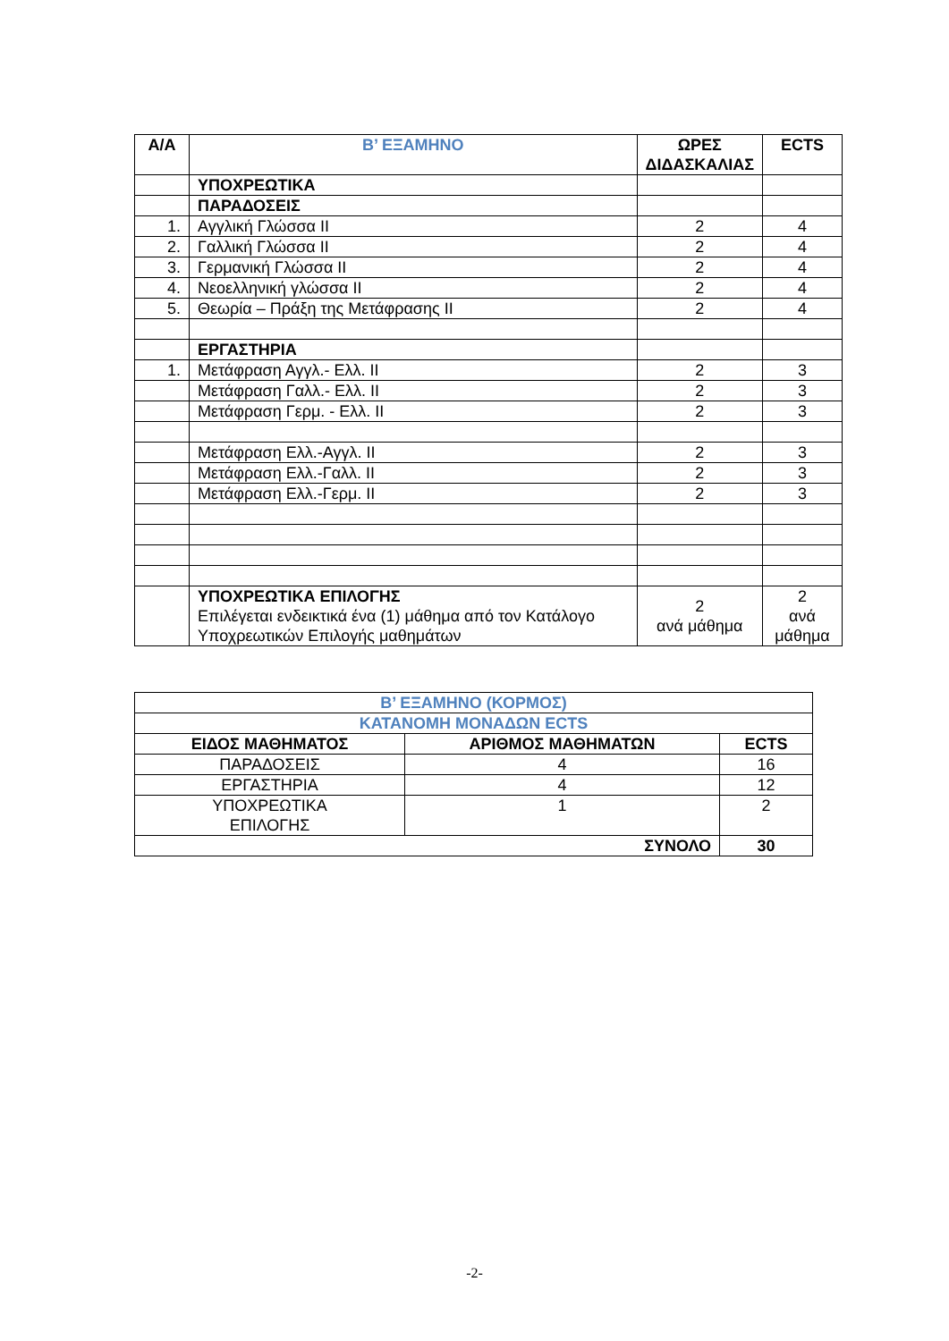| Α/Α | Β’ ΕΞΑΜΗΝΟ | ΩΡΕΣ ΔΙΔΑΣΚΑΛΙΑΣ | ECTS |
| --- | --- | --- | --- |
| | ΥΠΟΧΡΕΩΤΙΚΑ | | |
| | ΠΑΡΑΔΟΣΕΙΣ | | |
| 1. | Αγγλική Γλώσσα ΙΙ | 2 | 4 |
| 2. | Γαλλική Γλώσσα ΙΙ | 2 | 4 |
| 3. | Γερμανική Γλώσσα ΙΙ | 2 | 4 |
| 4. | Νεοελληνική γλώσσα ΙΙ | 2 | 4 |
| 5. | Θεωρία – Πράξη της Μετάφρασης ΙΙ | 2 | 4 |
| | ΕΡΓΑΣΤΗΡΙΑ | | |
| 1. | Μετάφραση Αγγλ.- Ελλ. ΙΙ | 2 | 3 |
| | Μετάφραση Γαλλ.- Ελλ. ΙΙ | 2 | 3 |
| | Μετάφραση Γερμ. - Ελλ. ΙΙ | 2 | 3 |
| | Μετάφραση Ελλ.-Αγγλ. ΙΙ | 2 | 3 |
| | Μετάφραση Ελλ.-Γαλλ. ΙΙ | 2 | 3 |
| | Μετάφραση Ελλ.-Γερμ. ΙΙ | 2 | 3 |
| | ΥΠΟΧΡΕΩΤΙΚΑ ΕΠΙΛΟΓΗΣ Επιλέγεται ενδεικτικά ένα (1) μάθημα από τον Κατάλογο Υποχρεωτικών Επιλογής μαθημάτων | 2 ανά μάθημα | 2 ανά μάθημα |
| Β’ ΕΞΑΜΗΝΟ (ΚΟΡΜΟΣ) | | |
| --- | --- | --- |
| ΚΑΤΑΝΟΜΗ ΜΟΝΑΔΩΝ ECTS | | |
| ΕΙΔΟΣ ΜΑΘΗΜΑΤΟΣ | ΑΡΙΘΜΟΣ ΜΑΘΗΜΑΤΩΝ | ECTS |
| ΠΑΡΑΔΟΣΕΙΣ | 4 | 16 |
| ΕΡΓΑΣΤΗΡΙΑ | 4 | 12 |
| ΥΠΟΧΡΕΩΤΙΚΑ ΕΠΙΛΟΓΗΣ | 1 | 2 |
| ΣΥΝΟΛΟ | | 30 |
-2-